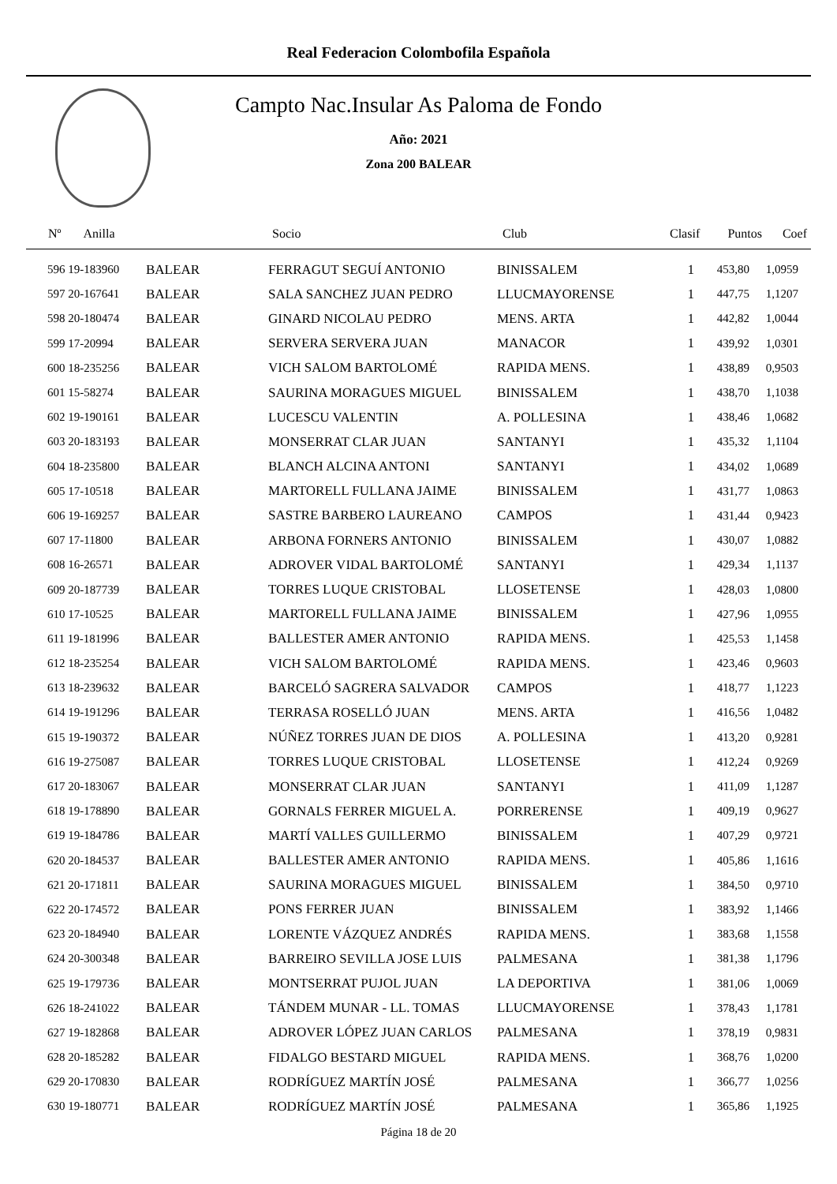Real Federacion Colombofila Española
Campto Nac.Insular As Paloma de Fondo
Año: 2021
Zona 200 BALEAR
| Nº Anilla | | Socio | Club | Clasif | Puntos | Coef |
| --- | --- | --- | --- | --- | --- | --- |
| 596 19-183960 | BALEAR | FERRAGUT SEGUÍ ANTONIO | BINISSALEM | 1 | 453,80 | 1,0959 |
| 597 20-167641 | BALEAR | SALA SANCHEZ JUAN PEDRO | LLUCMAYORENSE | 1 | 447,75 | 1,1207 |
| 598 20-180474 | BALEAR | GINARD NICOLAU PEDRO | MENS. ARTA | 1 | 442,82 | 1,0044 |
| 599 17-20994 | BALEAR | SERVERA SERVERA JUAN | MANACOR | 1 | 439,92 | 1,0301 |
| 600 18-235256 | BALEAR | VICH SALOM BARTOLOMÉ | RAPIDA MENS. | 1 | 438,89 | 0,9503 |
| 601 15-58274 | BALEAR | SAURINA MORAGUES MIGUEL | BINISSALEM | 1 | 438,70 | 1,1038 |
| 602 19-190161 | BALEAR | LUCESCU VALENTIN | A. POLLESINA | 1 | 438,46 | 1,0682 |
| 603 20-183193 | BALEAR | MONSERRAT CLAR JUAN | SANTANYI | 1 | 435,32 | 1,1104 |
| 604 18-235800 | BALEAR | BLANCH ALCINA ANTONI | SANTANYI | 1 | 434,02 | 1,0689 |
| 605 17-10518 | BALEAR | MARTORELL FULLANA JAIME | BINISSALEM | 1 | 431,77 | 1,0863 |
| 606 19-169257 | BALEAR | SASTRE BARBERO LAUREANO | CAMPOS | 1 | 431,44 | 0,9423 |
| 607 17-11800 | BALEAR | ARBONA FORNERS ANTONIO | BINISSALEM | 1 | 430,07 | 1,0882 |
| 608 16-26571 | BALEAR | ADROVER VIDAL BARTOLOMÉ | SANTANYI | 1 | 429,34 | 1,1137 |
| 609 20-187739 | BALEAR | TORRES LUQUE CRISTOBAL | LLOSETENSE | 1 | 428,03 | 1,0800 |
| 610 17-10525 | BALEAR | MARTORELL FULLANA JAIME | BINISSALEM | 1 | 427,96 | 1,0955 |
| 611 19-181996 | BALEAR | BALLESTER AMER ANTONIO | RAPIDA MENS. | 1 | 425,53 | 1,1458 |
| 612 18-235254 | BALEAR | VICH SALOM BARTOLOMÉ | RAPIDA MENS. | 1 | 423,46 | 0,9603 |
| 613 18-239632 | BALEAR | BARCELÓ SAGRERA SALVADOR | CAMPOS | 1 | 418,77 | 1,1223 |
| 614 19-191296 | BALEAR | TERRASA ROSELLÓ JUAN | MENS. ARTA | 1 | 416,56 | 1,0482 |
| 615 19-190372 | BALEAR | NÚÑEZ TORRES JUAN DE DIOS | A. POLLESINA | 1 | 413,20 | 0,9281 |
| 616 19-275087 | BALEAR | TORRES LUQUE CRISTOBAL | LLOSETENSE | 1 | 412,24 | 0,9269 |
| 617 20-183067 | BALEAR | MONSERRAT CLAR JUAN | SANTANYI | 1 | 411,09 | 1,1287 |
| 618 19-178890 | BALEAR | GORNALS FERRER MIGUEL A. | PORRERENSE | 1 | 409,19 | 0,9627 |
| 619 19-184786 | BALEAR | MARTÍ VALLES GUILLERMO | BINISSALEM | 1 | 407,29 | 0,9721 |
| 620 20-184537 | BALEAR | BALLESTER AMER ANTONIO | RAPIDA MENS. | 1 | 405,86 | 1,1616 |
| 621 20-171811 | BALEAR | SAURINA MORAGUES MIGUEL | BINISSALEM | 1 | 384,50 | 0,9710 |
| 622 20-174572 | BALEAR | PONS FERRER JUAN | BINISSALEM | 1 | 383,92 | 1,1466 |
| 623 20-184940 | BALEAR | LORENTE VÁZQUEZ ANDRÉS | RAPIDA MENS. | 1 | 383,68 | 1,1558 |
| 624 20-300348 | BALEAR | BARREIRO SEVILLA JOSE LUIS | PALMESANA | 1 | 381,38 | 1,1796 |
| 625 19-179736 | BALEAR | MONTSERRAT PUJOL JUAN | LA DEPORTIVA | 1 | 381,06 | 1,0069 |
| 626 18-241022 | BALEAR | TÁNDEM MUNAR - LL. TOMAS | LLUCMAYORENSE | 1 | 378,43 | 1,1781 |
| 627 19-182868 | BALEAR | ADROVER LÓPEZ JUAN CARLOS | PALMESANA | 1 | 378,19 | 0,9831 |
| 628 20-185282 | BALEAR | FIDALGO BESTARD MIGUEL | RAPIDA MENS. | 1 | 368,76 | 1,0200 |
| 629 20-170830 | BALEAR | RODRÍGUEZ MARTÍN JOSÉ | PALMESANA | 1 | 366,77 | 1,0256 |
| 630 19-180771 | BALEAR | RODRÍGUEZ MARTÍN JOSÉ | PALMESANA | 1 | 365,86 | 1,1925 |
Página 18 de 20